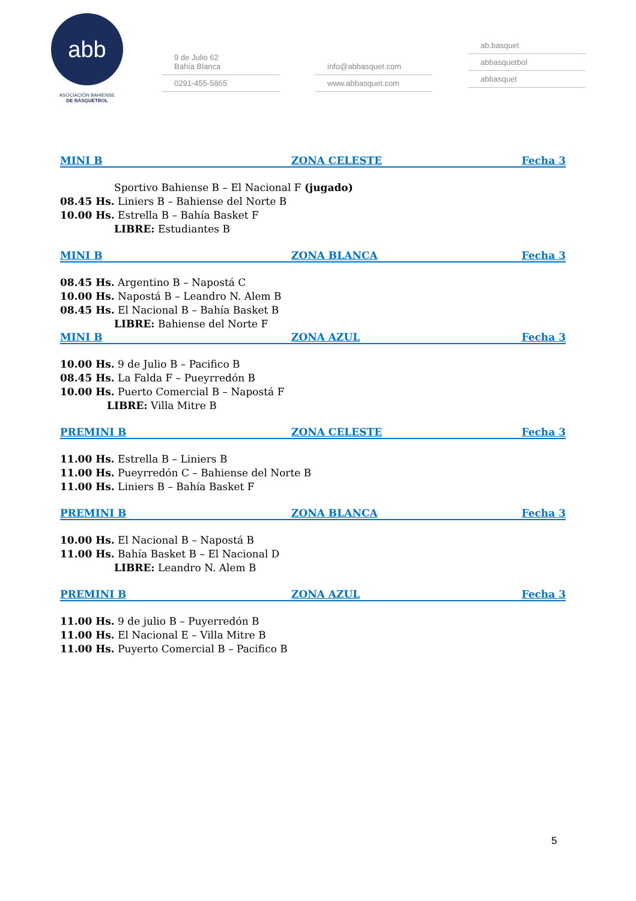abb
ASOCIACIÓN BAHIENSE
DE BÁSQUETBOL
9 de Julio 62
Bahía Blanca
0291-455-5865
info@abbasquet.com
www.abbasquet.com
ab.basquet
abbasquetbol
abbasquet
MINI B ZONA CELESTE Fecha 3
Sportivo Bahiense B – El Nacional F (jugado)
08.45 Hs. Liniers B – Bahiense del Norte B
10.00 Hs. Estrella B – Bahía Basket F
LIBRE: Estudiantes B
MINI B ZONA BLANCA Fecha 3
08.45 Hs. Argentino B – Napostá C
10.00 Hs. Napostá B – Leandro N. Alem B
08.45 Hs. El Nacional B – Bahía Basket B
LIBRE: Bahiense del Norte F
MINI B ZONA AZUL Fecha 3
10.00 Hs. 9 de Julio B – Pacifico B
08.45 Hs. La Falda F – Pueyrredón B
10.00 Hs. Puerto Comercial B – Napostá F
LIBRE: Villa Mitre B
PREMINI B ZONA CELESTE Fecha 3
11.00 Hs. Estrella B – Liniers B
11.00 Hs. Pueyrredón C – Bahiense del Norte B
11.00 Hs. Liniers B – Bahía Basket F
PREMINI B ZONA BLANCA Fecha 3
10.00 Hs. El Nacional B – Napostá B
11.00 Hs. Bahía Basket B – El Nacional D
LIBRE: Leandro N. Alem B
PREMINI B ZONA AZUL Fecha 3
11.00 Hs. 9 de julio B – Puyerredón B
11.00 Hs. El Nacional E – Villa Mitre B
11.00 Hs. Puyerto Comercial B – Pacifico B
5